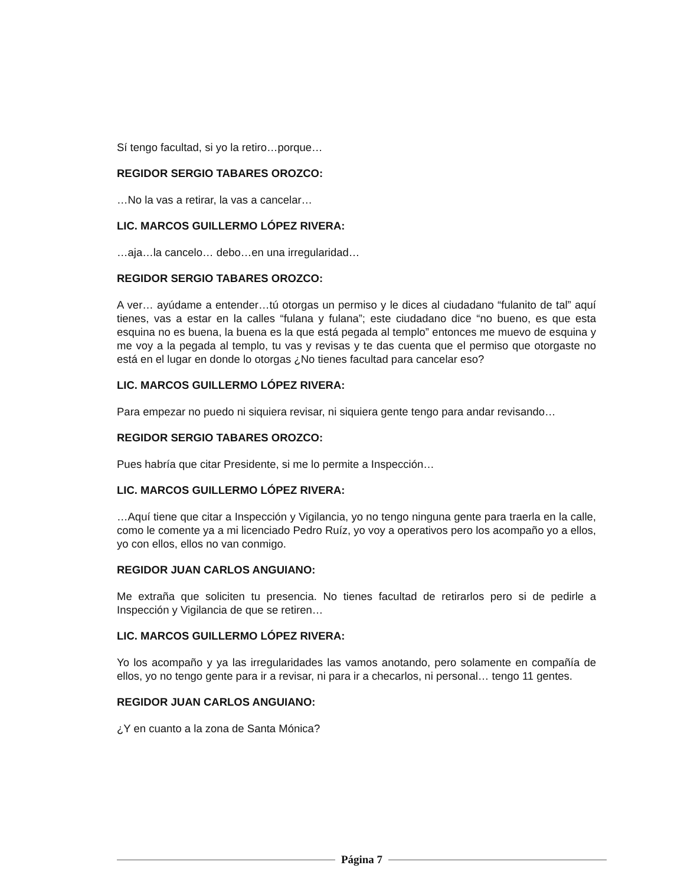Sí tengo facultad, si yo la retiro…porque…
REGIDOR SERGIO TABARES OROZCO:
…No la vas a retirar, la vas a cancelar…
LIC. MARCOS GUILLERMO LÓPEZ RIVERA:
…aja…la cancelo… debo…en una irregularidad…
REGIDOR SERGIO TABARES OROZCO:
A ver… ayúdame a entender…tú otorgas un permiso y le dices al ciudadano “fulanito de tal” aquí tienes, vas a estar en la calles “fulana y fulana”; este ciudadano dice “no bueno, es que esta esquina no es buena, la buena es la que está pegada al templo” entonces me muevo de esquina y me voy a la pegada al templo, tu vas y revisas y te das cuenta que el permiso que otorgaste no está en el lugar en donde lo otorgas ¿No tienes facultad para cancelar eso?
LIC. MARCOS GUILLERMO LÓPEZ RIVERA:
Para empezar no puedo ni siquiera revisar, ni siquiera gente tengo para andar revisando…
REGIDOR SERGIO TABARES OROZCO:
Pues habría que citar Presidente, si me lo permite a Inspección…
LIC. MARCOS GUILLERMO LÓPEZ RIVERA:
…Aquí tiene que citar a Inspección y Vigilancia, yo no tengo ninguna gente para traerla en la calle, como le comente ya a mi licenciado Pedro Ruíz, yo voy a operativos pero los acompaño yo a ellos, yo con ellos, ellos no van conmigo.
REGIDOR JUAN CARLOS ANGUIANO:
Me extraña que soliciten tu presencia. No tienes facultad de retirarlos pero si de pedirle a Inspección y Vigilancia de que se retiren…
LIC. MARCOS GUILLERMO LÓPEZ RIVERA:
Yo los acompaño y ya las irregularidades las vamos anotando, pero solamente en compañía de ellos, yo no tengo gente para ir a revisar, ni para ir a checarlos, ni personal… tengo 11 gentes.
REGIDOR JUAN CARLOS ANGUIANO:
¿Y en cuanto a la zona de Santa Mónica?
Página 7